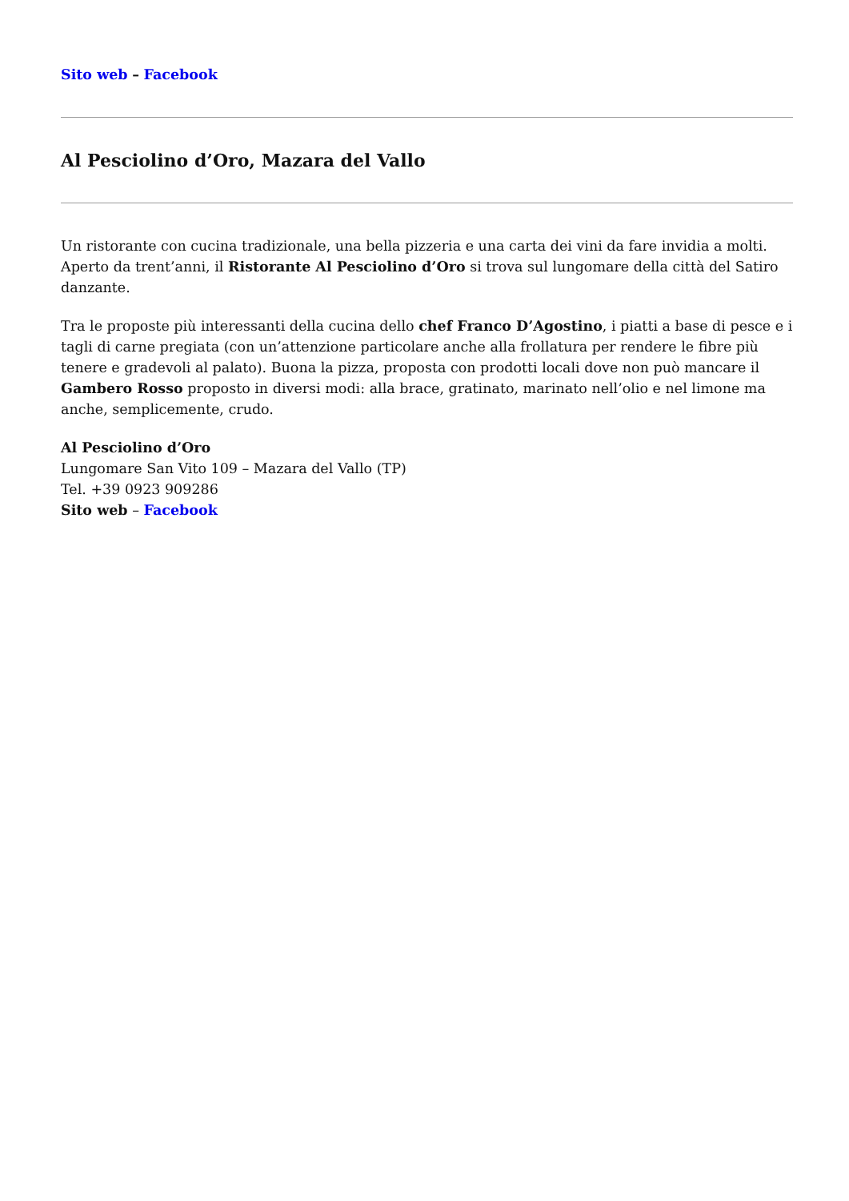Sito web – Facebook
Al Pesciolino d’Oro, Mazara del Vallo
Un ristorante con cucina tradizionale, una bella pizzeria e una carta dei vini da fare invidia a molti. Aperto da trent’anni, il Ristorante Al Pesciolino d’Oro si trova sul lungomare della città del Satiro danzante.
Tra le proposte più interessanti della cucina dello chef Franco D’Agostino, i piatti a base di pesce e i tagli di carne pregiata (con un’attenzione particolare anche alla frollatura per rendere le fibre più tenere e gradevoli al palato). Buona la pizza, proposta con prodotti locali dove non può mancare il Gambero Rosso proposto in diversi modi: alla brace, gratinato, marinato nell’olio e nel limone ma anche, semplicemente, crudo.
Al Pesciolino d’Oro
Lungomare San Vito 109 – Mazara del Vallo (TP)
Tel. +39 0923 909286
Sito web – Facebook